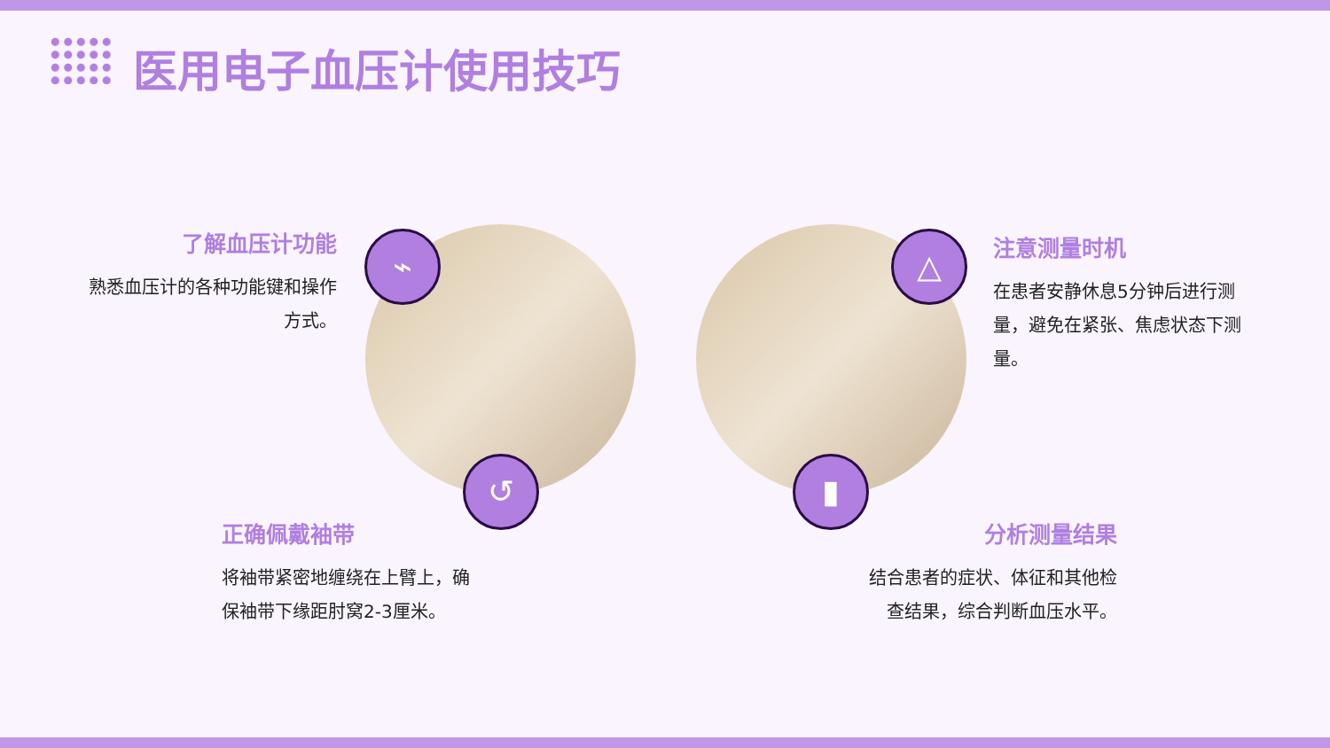医用电子血压计使用技巧
了解血压计功能
熟悉血压计的各种功能键和操作方式。
⌁
↺
△
▮
注意测量时机
在患者安静休息5分钟后进行测量，避免在紧张、焦虑状态下测量。
正确佩戴袖带
将袖带紧密地缠绕在上臂上，确保袖带下缘距肘窝2-3厘米。
分析测量结果
结合患者的症状、体征和其他检查结果，综合判断血压水平。